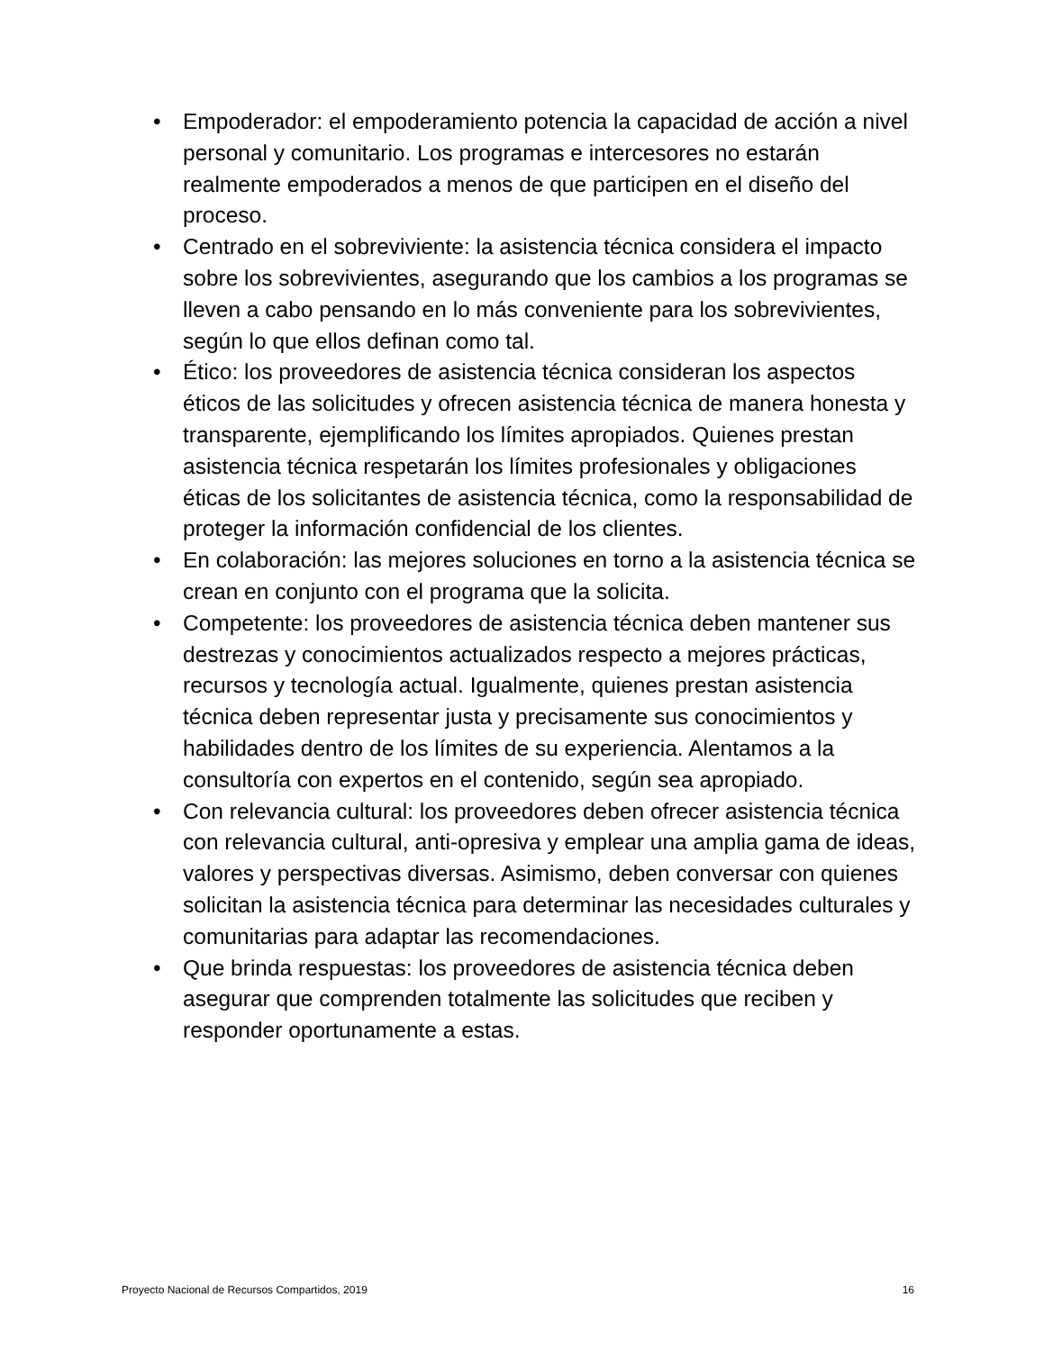• Empoderador: el empoderamiento potencia la capacidad de acción a nivel personal y comunitario. Los programas e intercesores no estarán realmente empoderados a menos de que participen en el diseño del proceso.
• Centrado en el sobreviviente: la asistencia técnica considera el impacto sobre los sobrevivientes, asegurando que los cambios a los programas se lleven a cabo pensando en lo más conveniente para los sobrevivientes, según lo que ellos definan como tal.
• Ético: los proveedores de asistencia técnica consideran los aspectos éticos de las solicitudes y ofrecen asistencia técnica de manera honesta y transparente, ejemplificando los límites apropiados. Quienes prestan asistencia técnica respetarán los límites profesionales y obligaciones éticas de los solicitantes de asistencia técnica, como la responsabilidad de proteger la información confidencial de los clientes.
• En colaboración: las mejores soluciones en torno a la asistencia técnica se crean en conjunto con el programa que la solicita.
• Competente: los proveedores de asistencia técnica deben mantener sus destrezas y conocimientos actualizados respecto a mejores prácticas, recursos y tecnología actual. Igualmente, quienes prestan asistencia técnica deben representar justa y precisamente sus conocimientos y habilidades dentro de los límites de su experiencia. Alentamos a la consultoría con expertos en el contenido, según sea apropiado.
• Con relevancia cultural: los proveedores deben ofrecer asistencia técnica con relevancia cultural, anti-opresiva y emplear una amplia gama de ideas, valores y perspectivas diversas. Asimismo, deben conversar con quienes solicitan la asistencia técnica para determinar las necesidades culturales y comunitarias para adaptar las recomendaciones.
• Que brinda respuestas: los proveedores de asistencia técnica deben asegurar que comprenden totalmente las solicitudes que reciben y responder oportunamente a estas.
Proyecto Nacional de Recursos Compartidos, 2019 16